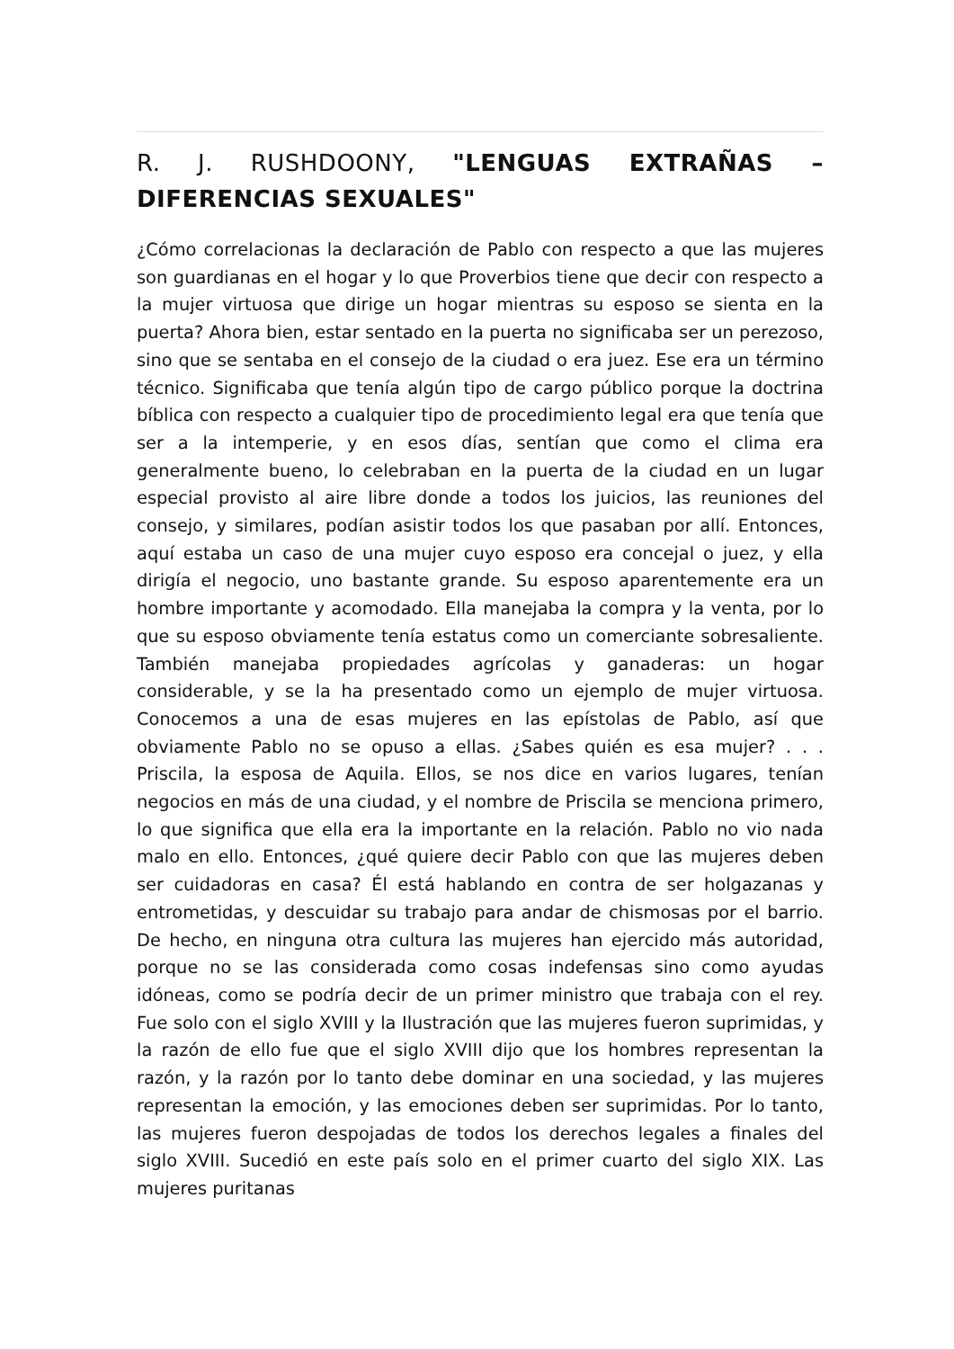R. J. RUSHDOONY, "LENGUAS EXTRAÑAS – DIFERENCIAS SEXUALES"
¿Cómo correlacionas la declaración de Pablo con respecto a que las mujeres son guardianas en el hogar y lo que Proverbios tiene que decir con respecto a la mujer virtuosa que dirige un hogar mientras su esposo se sienta en la puerta? Ahora bien, estar sentado en la puerta no significaba ser un perezoso, sino que se sentaba en el consejo de la ciudad o era juez. Ese era un término técnico. Significaba que tenía algún tipo de cargo público porque la doctrina bíblica con respecto a cualquier tipo de procedimiento legal era que tenía que ser a la intemperie, y en esos días, sentían que como el clima era generalmente bueno, lo celebraban en la puerta de la ciudad en un lugar especial provisto al aire libre donde a todos los juicios, las reuniones del consejo, y similares, podían asistir todos los que pasaban por allí. Entonces, aquí estaba un caso de una mujer cuyo esposo era concejal o juez, y ella dirigía el negocio, uno bastante grande. Su esposo aparentemente era un hombre importante y acomodado. Ella manejaba la compra y la venta, por lo que su esposo obviamente tenía estatus como un comerciante sobresaliente. También manejaba propiedades agrícolas y ganaderas: un hogar considerable, y se la ha presentado como un ejemplo de mujer virtuosa. Conocemos a una de esas mujeres en las epístolas de Pablo, así que obviamente Pablo no se opuso a ellas. ¿Sabes quién es esa mujer? . . . Priscila, la esposa de Aquila. Ellos, se nos dice en varios lugares, tenían negocios en más de una ciudad, y el nombre de Priscila se menciona primero, lo que significa que ella era la importante en la relación. Pablo no vio nada malo en ello. Entonces, ¿qué quiere decir Pablo con que las mujeres deben ser cuidadoras en casa? Él está hablando en contra de ser holgazanas y entrometidas, y descuidar su trabajo para andar de chismosas por el barrio. De hecho, en ninguna otra cultura las mujeres han ejercido más autoridad, porque no se las considerada como cosas indefensas sino como ayudas idóneas, como se podría decir de un primer ministro que trabaja con el rey. Fue solo con el siglo XVIII y la Ilustración que las mujeres fueron suprimidas, y la razón de ello fue que el siglo XVIII dijo que los hombres representan la razón, y la razón por lo tanto debe dominar en una sociedad, y las mujeres representan la emoción, y las emociones deben ser suprimidas. Por lo tanto, las mujeres fueron despojadas de todos los derechos legales a finales del siglo XVIII. Sucedió en este país solo en el primer cuarto del siglo XIX. Las mujeres puritanas